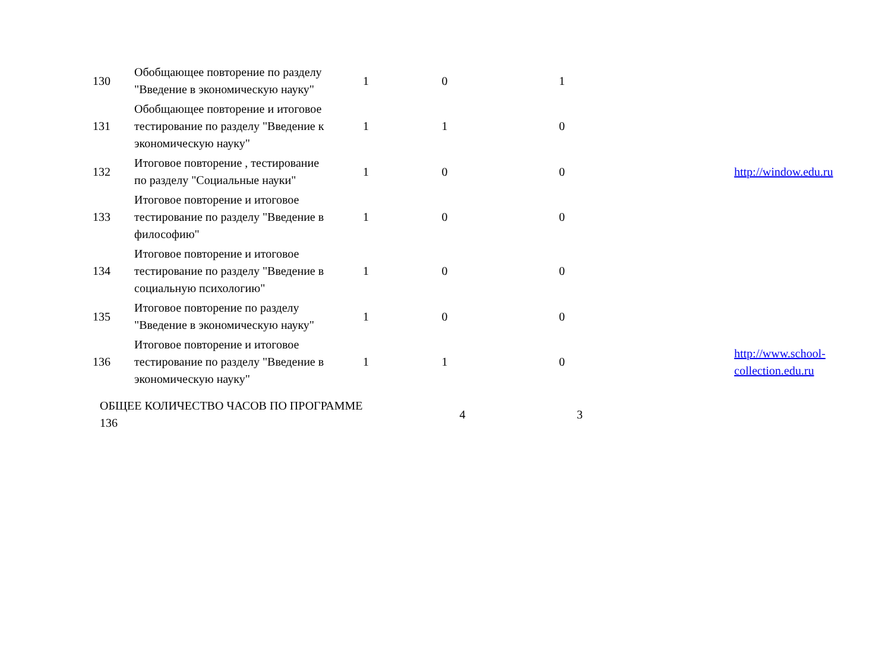| 130 | Обобщающее повторение по разделу "Введение в экономическую науку" | 1 | 0 | 1 | | |
| 131 | Обобщающее повторение и итоговое тестирование по разделу "Введение к экономическую науку" | 1 | 1 | 0 | | |
| 132 | Итоговое повторение , тестирование по разделу "Социальные науки" | 1 | 0 | 0 | | http://window.edu.ru |
| 133 | Итоговое повторение и итоговое тестирование по разделу "Введение в философию" | 1 | 0 | 0 | | |
| 134 | Итоговое повторение и итоговое тестирование по разделу "Введение в социальную психологию" | 1 | 0 | 0 | | |
| 135 | Итоговое повторение по разделу "Введение в экономическую науку" | 1 | 0 | 0 | | |
| 136 | Итоговое повторение и итоговое тестирование по разделу "Введение в экономическую науку" | 1 | 1 | 0 | | http://www.school-collection.edu.ru |
| ОБЩЕЕ КОЛИЧЕСТВО ЧАСОВ ПО ПРОГРАММЕ 136 | | | 4 | 3 | | |